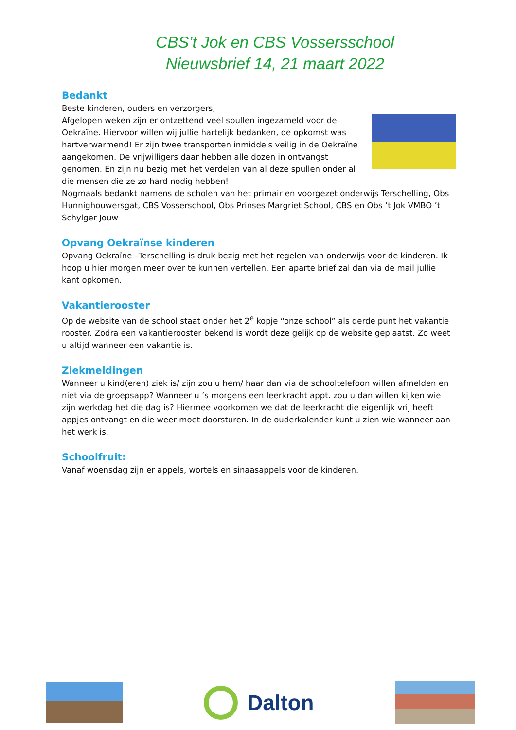CBS’t Jok en CBS Vossersschool
Nieuwsbrief 14, 21 maart 2022
Bedankt
Beste kinderen, ouders en verzorgers,
Afgelopen weken zijn er ontzettend veel spullen ingezameld voor de Oekraïne. Hiervoor willen wij jullie hartelijk bedanken, de opkomst was hartverwarmend! Er zijn twee transporten inmiddels veilig in de Oekraïne aangekomen. De vrijwilligers daar hebben alle dozen in ontvangst genomen. En zijn nu bezig met het verdelen van al deze spullen onder al die mensen die ze zo hard nodig hebben!
Nogmaals bedankt namens de scholen van het primair en voorgezet onderwijs Terschelling, Obs Hunnighouwersgat, CBS Vosserschool, Obs Prinses Margriet School, CBS en Obs ’t Jok VMBO ’t Schylger Jouw
Opvang Oekraïnse kinderen
Opvang Oekraïne –Terschelling is druk bezig met het regelen van onderwijs voor de kinderen. Ik hoop u hier morgen meer over te kunnen vertellen. Een aparte brief zal dan via de mail jullie kant opkomen.
Vakantierooster
Op de website van de school staat onder het 2<sup>e</sup> kopje “onze school” als derde punt het vakantie rooster. Zodra een vakantierooster bekend is wordt deze gelijk op de website geplaatst. Zo weet u altijd wanneer een vakantie is.
Ziekmeldingen
Wanneer u kind(eren) ziek is/ zijn zou u hem/ haar dan via de schooltelefoon willen afmelden en niet via de groepsapp? Wanneer u ’s morgens een leerkracht appt. zou u dan willen kijken wie zijn werkdag het die dag is? Hiermee voorkomen we dat de leerkracht die eigenlijk vrij heeft appjes ontvangt en die weer moet doorsturen. In de ouderkalender kunt u zien wie wanneer aan het werk is.
Schoolfruit:
Vanaf woensdag zijn er appels, wortels en sinaasappels voor de kinderen.
Dalton